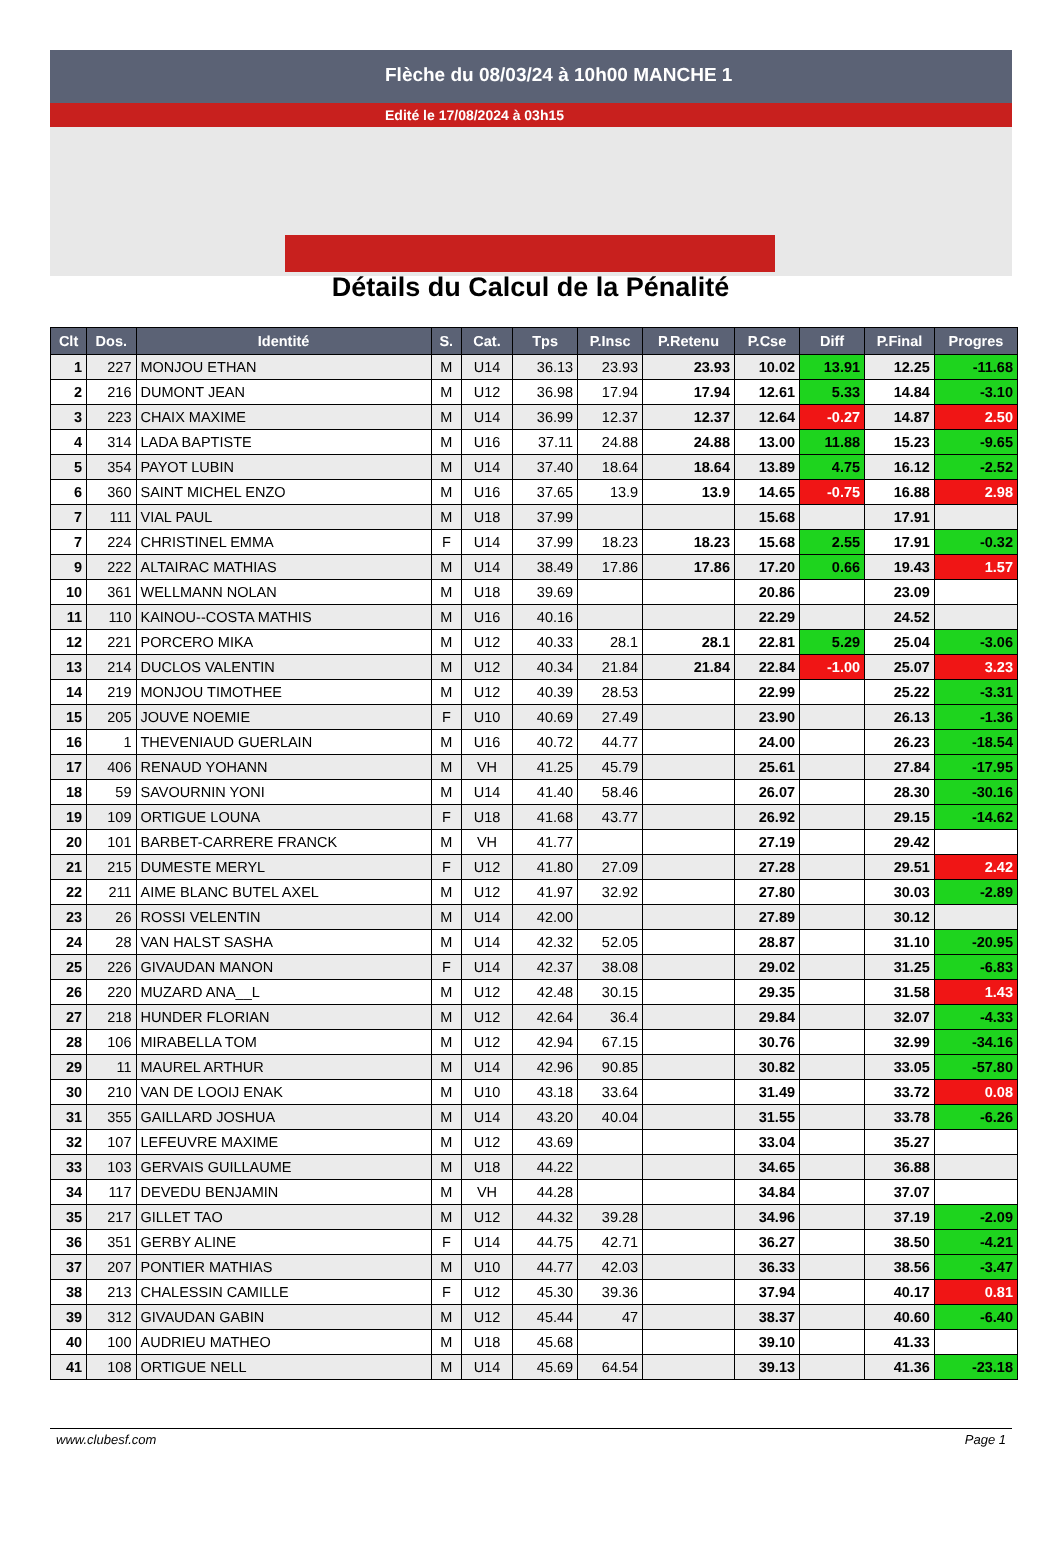Flèche du 08/03/24 à 10h00 MANCHE 1
Edité le 17/08/2024 à 03h15
Détails du Calcul de la Pénalité
| Clt | Dos. | Identité | S. | Cat. | Tps | P.Insc | P.Retenu | P.Cse | Diff | P.Final | Progres |
| --- | --- | --- | --- | --- | --- | --- | --- | --- | --- | --- | --- |
| 1 | 227 | MONJOU ETHAN | M | U14 | 36.13 | 23.93 | 23.93 | 10.02 | 13.91 | 12.25 | -11.68 |
| 2 | 216 | DUMONT JEAN | M | U12 | 36.98 | 17.94 | 17.94 | 12.61 | 5.33 | 14.84 | -3.10 |
| 3 | 223 | CHAIX MAXIME | M | U14 | 36.99 | 12.37 | 12.37 | 12.64 | -0.27 | 14.87 | 2.50 |
| 4 | 314 | LADA BAPTISTE | M | U16 | 37.11 | 24.88 | 24.88 | 13.00 | 11.88 | 15.23 | -9.65 |
| 5 | 354 | PAYOT LUBIN | M | U14 | 37.40 | 18.64 | 18.64 | 13.89 | 4.75 | 16.12 | -2.52 |
| 6 | 360 | SAINT MICHEL ENZO | M | U16 | 37.65 | 13.9 | 13.9 | 14.65 | -0.75 | 16.88 | 2.98 |
| 7 | 111 | VIAL PAUL | M | U18 | 37.99 | | | 15.68 | | 17.91 | |
| 7 | 224 | CHRISTINEL EMMA | F | U14 | 37.99 | 18.23 | 18.23 | 15.68 | 2.55 | 17.91 | -0.32 |
| 9 | 222 | ALTAIRAC MATHIAS | M | U14 | 38.49 | 17.86 | 17.86 | 17.20 | 0.66 | 19.43 | 1.57 |
| 10 | 361 | WELLMANN NOLAN | M | U18 | 39.69 | | | 20.86 | | 23.09 | |
| 11 | 110 | KAINOU--COSTA MATHIS | M | U16 | 40.16 | | | 22.29 | | 24.52 | |
| 12 | 221 | PORCERO MIKA | M | U12 | 40.33 | 28.1 | 28.1 | 22.81 | 5.29 | 25.04 | -3.06 |
| 13 | 214 | DUCLOS VALENTIN | M | U12 | 40.34 | 21.84 | 21.84 | 22.84 | -1.00 | 25.07 | 3.23 |
| 14 | 219 | MONJOU TIMOTHEE | M | U12 | 40.39 | 28.53 | | 22.99 | | 25.22 | -3.31 |
| 15 | 205 | JOUVE NOEMIE | F | U10 | 40.69 | 27.49 | | 23.90 | | 26.13 | -1.36 |
| 16 | 1 | THEVENIAUD GUERLAIN | M | U16 | 40.72 | 44.77 | | 24.00 | | 26.23 | -18.54 |
| 17 | 406 | RENAUD YOHANN | M | VH | 41.25 | 45.79 | | 25.61 | | 27.84 | -17.95 |
| 18 | 59 | SAVOURNIN YONI | M | U14 | 41.40 | 58.46 | | 26.07 | | 28.30 | -30.16 |
| 19 | 109 | ORTIGUE LOUNA | F | U18 | 41.68 | 43.77 | | 26.92 | | 29.15 | -14.62 |
| 20 | 101 | BARBET-CARRERE FRANCK | M | VH | 41.77 | | | 27.19 | | 29.42 | |
| 21 | 215 | DUMESTE MERYL | F | U12 | 41.80 | 27.09 | | 27.28 | | 29.51 | 2.42 |
| 22 | 211 | AIME BLANC BUTEL AXEL | M | U12 | 41.97 | 32.92 | | 27.80 | | 30.03 | -2.89 |
| 23 | 26 | ROSSI VELENTIN | M | U14 | 42.00 | | | 27.89 | | 30.12 | |
| 24 | 28 | VAN HALST SASHA | M | U14 | 42.32 | 52.05 | | 28.87 | | 31.10 | -20.95 |
| 25 | 226 | GIVAUDAN MANON | F | U14 | 42.37 | 38.08 | | 29.02 | | 31.25 | -6.83 |
| 26 | 220 | MUZARD ANA__L | M | U12 | 42.48 | 30.15 | | 29.35 | | 31.58 | 1.43 |
| 27 | 218 | HUNDER FLORIAN | M | U12 | 42.64 | 36.4 | | 29.84 | | 32.07 | -4.33 |
| 28 | 106 | MIRABELLA TOM | M | U12 | 42.94 | 67.15 | | 30.76 | | 32.99 | -34.16 |
| 29 | 11 | MAUREL ARTHUR | M | U14 | 42.96 | 90.85 | | 30.82 | | 33.05 | -57.80 |
| 30 | 210 | VAN DE LOOIJ ENAK | M | U10 | 43.18 | 33.64 | | 31.49 | | 33.72 | 0.08 |
| 31 | 355 | GAILLARD JOSHUA | M | U14 | 43.20 | 40.04 | | 31.55 | | 33.78 | -6.26 |
| 32 | 107 | LEFEUVRE MAXIME | M | U12 | 43.69 | | | 33.04 | | 35.27 | |
| 33 | 103 | GERVAIS GUILLAUME | M | U18 | 44.22 | | | 34.65 | | 36.88 | |
| 34 | 117 | DEVEDU BENJAMIN | M | VH | 44.28 | | | 34.84 | | 37.07 | |
| 35 | 217 | GILLET TAO | M | U12 | 44.32 | 39.28 | | 34.96 | | 37.19 | -2.09 |
| 36 | 351 | GERBY ALINE | F | U14 | 44.75 | 42.71 | | 36.27 | | 38.50 | -4.21 |
| 37 | 207 | PONTIER MATHIAS | M | U10 | 44.77 | 42.03 | | 36.33 | | 38.56 | -3.47 |
| 38 | 213 | CHALESSIN CAMILLE | F | U12 | 45.30 | 39.36 | | 37.94 | | 40.17 | 0.81 |
| 39 | 312 | GIVAUDAN GABIN | M | U12 | 45.44 | 47 | | 38.37 | | 40.60 | -6.40 |
| 40 | 100 | AUDRIEU MATHEO | M | U18 | 45.68 | | | 39.10 | | 41.33 | |
| 41 | 108 | ORTIGUE NELL | M | U14 | 45.69 | 64.54 | | 39.13 | | 41.36 | -23.18 |
www.clubesf.com Page 1